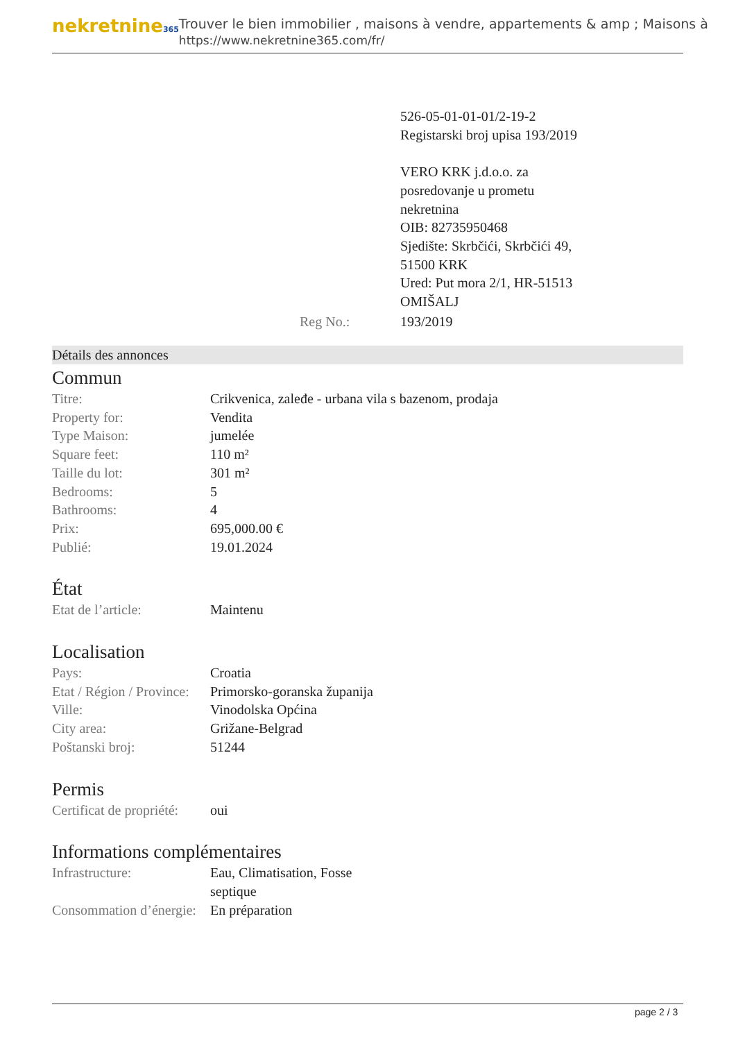nekretnine365
Trouver le bien immobilier , maisons à vendre, appartements & amp ; Maisons à
https://www.nekretnine365.com/fr/
| | 526-05-01-01-01/2-19-2 Registarski broj upisa 193/2019 VERO KRK j.d.o.o. za posredovanje u prometu nekretnina OIB: 82735950468 Sjedište: Skrbčići, Skrbčići 49, 51500 KRK Ured: Put mora 2/1, HR-51513 OMIŠALJ |
| Reg No.: | 193/2019 |
Détails des annonces
Commun
| Titre: | Crikvenica, zaleđe - urbana vila s bazenom, prodaja |
| Property for: | Vendita |
| Type Maison: | jumelée |
| Square feet: | 110 m² |
| Taille du lot: | 301 m² |
| Bedrooms: | 5 |
| Bathrooms: | 4 |
| Prix: | 695,000.00 € |
| Publié: | 19.01.2024 |
État
| Etat de l’article: | Maintenu |
Localisation
| Pays: | Croatia |
| Etat / Région / Province: | Primorsko-goranska županija |
| Ville: | Vinodolska Općina |
| City area: | Grižane-Belgrad |
| Poštanski broj: | 51244 |
Permis
| Certificat de propriété: | oui |
Informations complémentaires
| Infrastructure: | Eau, Climatisation, Fosse septique |
| Consommation d’énergie: | En préparation |
page 2 / 3